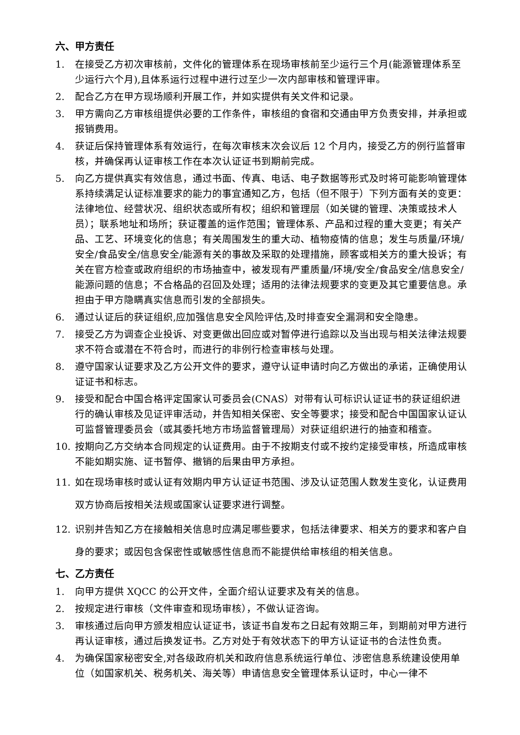六、甲方责任
1. 在接受乙方初次审核前，文件化的管理体系在现场审核前至少运行三个月(能源管理体系至少运行六个月),且体系运行过程中进行过至少一次内部审核和管理评审。
2. 配合乙方在甲方现场顺利开展工作，并如实提供有关文件和记录。
3. 甲方需向乙方审核组提供必要的工作条件，审核组的食宿和交通由甲方负责安排，并承担或报销费用。
4. 获证后保持管理体系有效运行，在每次审核末次会议后 12 个月内，接受乙方的例行监督审核，并确保再认证审核工作在本次认证证书到期前完成。
5. 向乙方提供真实有效信息，通过书面、传真、电话、电子数据等形式及时将可能影响管理体系持续满足认证标准要求的能力的事宜通知乙方，包括（但不限于）下列方面有关的变更：法律地位、经营状况、组织状态或所有权；组织和管理层（如关键的管理、决策或技术人员）；联系地址和场所；获证覆盖的运作范围；管理体系、产品和过程的重大变更；有关产品、工艺、环境变化的信息；有关周围发生的重大动、植物疫情的信息；发生与质量/环境/安全/食品安全/信息安全/能源有关的事故及采取的处理措施，顾客或相关方的重大投诉；有关在官方检查或政府组织的市场抽查中，被发现有严重质量/环境/安全/食品安全/信息安全/能源问题的信息；不合格品的召回及处理；适用的法律法规要求的变更及其它重要信息。承担由于甲方隐瞒真实信息而引发的全部损失。
6. 通过认证后的获证组织,应加强信息安全风险评估,及时排查安全漏洞和安全隐患。
7. 接受乙方为调查企业投诉、对变更做出回应或对暂停进行追踪以及当出现与相关法律法规要求不符合或潜在不符合时，而进行的非例行检查审核与处理。
8. 遵守国家认证要求及乙方公开文件的要求，遵守认证申请时向乙方做出的承诺，正确使用认证证书和标志。
9. 接受和配合中国合格评定国家认可委员会(CNAS）对带有认可标识认证证书的获证组织进行的确认审核及见证评审活动，并告知相关保密、安全等要求；接受和配合中国国家认证认可监督管理委员会（或其委托地方市场监督管理局）对获证组织进行的抽查和稽查。
10. 按期向乙方交纳本合同规定的认证费用。由于不按期支付或不按约定接受审核，所造成审核不能如期实施、证书暂停、撤销的后果由甲方承担。
11. 如在现场审核时或认证有效期内甲方认证证书范围、涉及认证范围人数发生变化，认证费用双方协商后按相关法规或国家认证要求进行调整。
12. 识别并告知乙方在接触相关信息时应满足哪些要求，包括法律要求、相关方的要求和客户自身的要求；或因包含保密性或敏感性信息而不能提供给审核组的相关信息。
七、乙方责任
1. 向甲方提供 XQCC 的公开文件，全面介绍认证要求及有关的信息。
2. 按规定进行审核（文件审查和现场审核），不做认证咨询。
3. 审核通过后向甲方颁发相应认证证书，该证书自发布之日起有效期三年，到期前对甲方进行再认证审核，通过后换发证书。乙方对处于有效状态下的甲方认证证书的合法性负责。
4. 为确保国家秘密安全,对各级政府机关和政府信息系统运行单位、涉密信息系统建设使用单位（如国家机关、税务机关、海关等）申请信息安全管理体系认证时，中心一律不